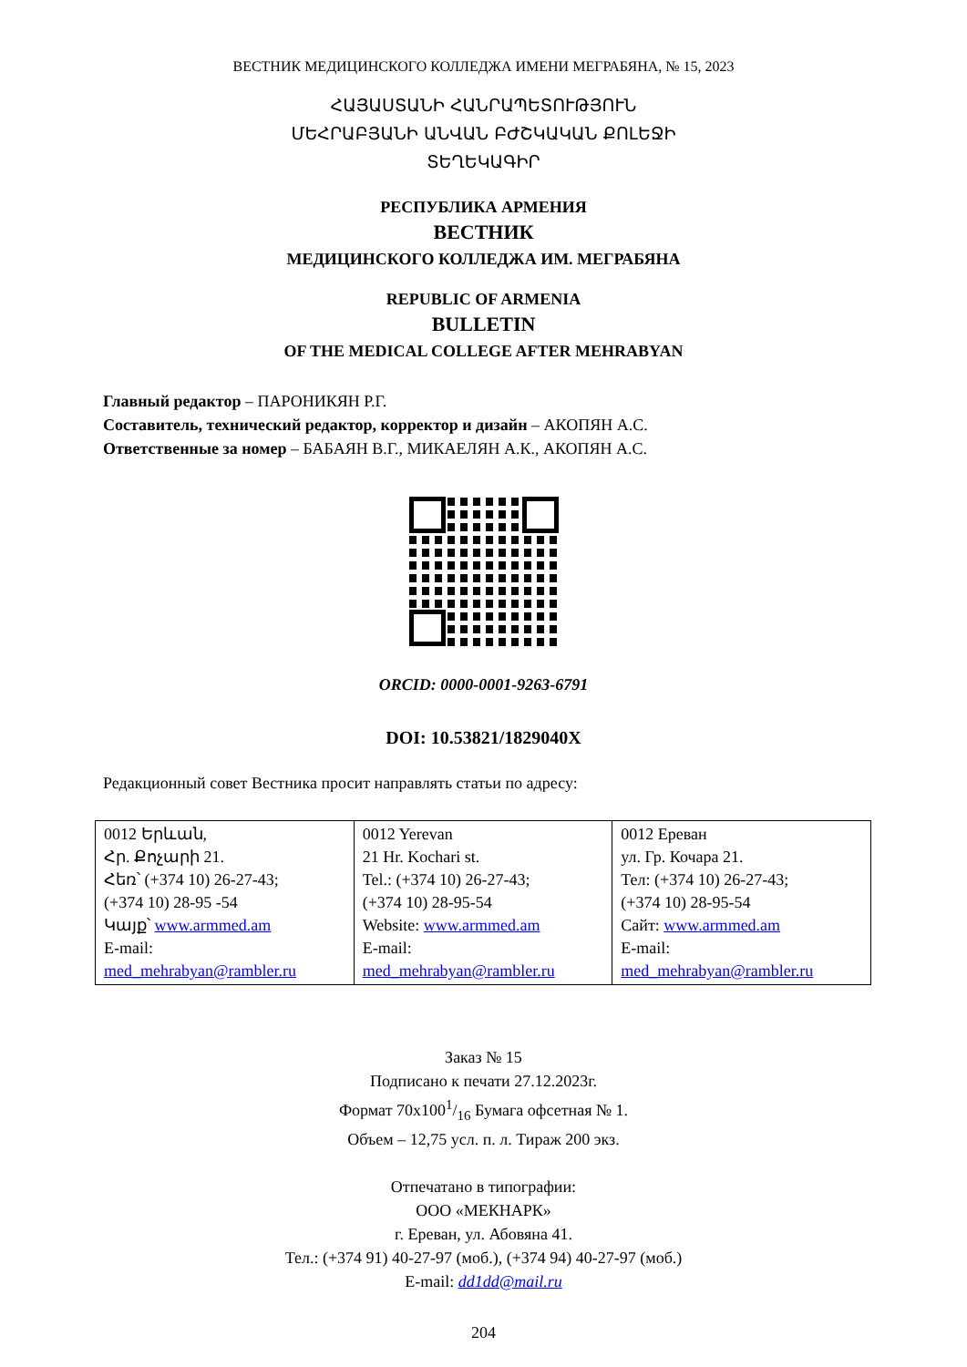ВЕСТНИК МЕДИЦИНСКОГО КОЛЛЕДЖА ИМЕНИ МЕГРАБЯНА, № 15, 2023
ՀԱՅԱՍՏԱՆԻ ՀԱՆՐԱՊԵՏՈՒԹՅՈՒՆ
ՄԵՀՐԱԲՅԱՆԻ ԱՆՎԱՆ ԲԺՇԿԱԿԱՆ ՔՈԼԵՋԻ
ՏԵՂԵԿԱԳԻՐ
РЕСПУБЛИКА АРМЕНИЯ
ВЕСТНИК
МЕДИЦИНСКОГО КОЛЛЕДЖА ИМ. МЕГРАБЯНА
REPUBLIC OF ARMENIA
BULLETIN
OF THE MEDICAL COLLEGE AFTER MEHRABYAN
Главный редактор – ПАРОНИКЯН Р.Г.
Составитель, технический редактор, корректор и дизайн – АКОПЯН А.С.
Ответственные за номер – БАБАЯН В.Г., МИКАЕЛЯН А.К., АКОПЯН А.С.
ORCID: 0000-0001-9263-6791
DOI: 10.53821/1829040X
Редакционный совет Вестника просит направлять статьи по адресу:
| 0012 Երևան, Հր. Քոչարի 21. Հեռ՝ (+374 10) 26-27-43; (+374 10) 28-95 -54 Կայք՝ www.armmed.am E-mail: med_mehrabyan@rambler.ru | 0012 Yerevan 21 Hr. Kochari st. Tel.: (+374 10) 26-27-43; (+374 10) 28-95-54 Website: www.armmed.am E-mail: med_mehrabyan@rambler.ru | 0012 Ереван ул. Гр. Кочара 21. Тел: (+374 10) 26-27-43; (+374 10) 28-95-54 Сайт: www.armmed.am E-mail: med_mehrabyan@rambler.ru |
Заказ № 15
Подписано к печати 27.12.2023г.
Формат 70x1001/16 Бумага офсетная № 1.
Объем – 12,75 усл. п. л. Тираж 200 экз.
Отпечатано в типографии:
ООО «МЕКНАРК»
г. Ереван, ул. Абовяна 41.
Тел.: (+374 91) 40-27-97 (моб.), (+374 94) 40-27-97 (моб.)
E-mail: dd1dd@mail.ru
204